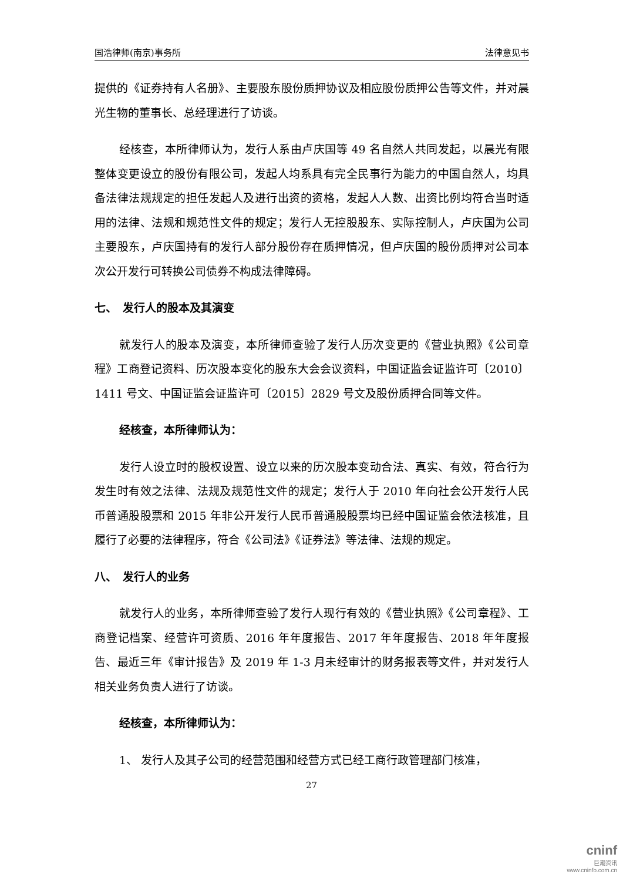国浩律师(南京)事务所 法律意见书
提供的《证券持有人名册》、主要股东股份质押协议及相应股份质押公告等文件，并对晨光生物的董事长、总经理进行了访谈。
经核查，本所律师认为，发行人系由卢庆国等 49 名自然人共同发起，以晨光有限整体变更设立的股份有限公司，发起人均系具有完全民事行为能力的中国自然人，均具备法律法规规定的担任发起人及进行出资的资格，发起人人数、出资比例均符合当时适用的法律、法规和规范性文件的规定；发行人无控股股东、实际控制人，卢庆国为公司主要股东，卢庆国持有的发行人部分股份存在质押情况，但卢庆国的股份质押对公司本次公开发行可转换公司债券不构成法律障碍。
七、　发行人的股本及其演变
就发行人的股本及演变，本所律师查验了发行人历次变更的《营业执照》《公司章程》工商登记资料、历次股本变化的股东大会会议资料，中国证监会证监许可〔2010〕1411 号文、中国证监会证监许可〔2015〕2829 号文及股份质押合同等文件。
经核查，本所律师认为：
发行人设立时的股权设置、设立以来的历次股本变动合法、真实、有效，符合行为发生时有效之法律、法规及规范性文件的规定；发行人于 2010 年向社会公开发行人民币普通股股票和 2015 年非公开发行人民币普通股股票均已经中国证监会依法核准，且履行了必要的法律程序，符合《公司法》《证券法》等法律、法规的规定。
八、　发行人的业务
就发行人的业务，本所律师查验了发行人现行有效的《营业执照》《公司章程》、工商登记档案、经营许可资质、2016 年年度报告、2017 年年度报告、2018 年年度报告、最近三年《审计报告》及 2019 年 1-3 月未经审计的财务报表等文件，并对发行人相关业务负责人进行了访谈。
经核查，本所律师认为：
1、 发行人及其子公司的经营范围和经营方式已经工商行政管理部门核准，
27
cninf
巨潮资讯
www.cninfo.com.cn